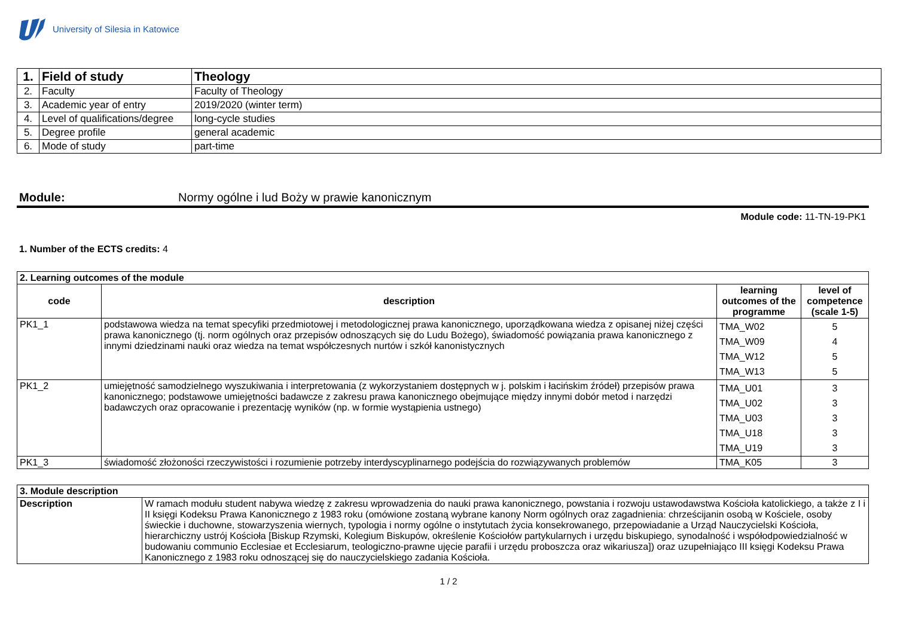University of Silesia in Katowice
| 1. | Field of study | Theology |
| 2. | Faculty | Faculty of Theology |
| 3. | Academic year of entry | 2019/2020 (winter term) |
| 4. | Level of qualifications/degree | long-cycle studies |
| 5. | Degree profile | general academic |
| 6. | Mode of study | part-time |
Module: Normy ogólne i lud Boży w prawie kanonicznym
Module code: 11-TN-19-PK1
1. Number of the ECTS credits: 4
| 2. Learning outcomes of the module | | | |
| code | description | learning outcomes of the programme | level of competence (scale 1-5) |
| PK1_1 | podstawowa wiedza na temat specyfiki przedmiotowej i metodologicznej prawa kanonicznego, uporządkowana wiedza z opisanej niżej części prawa kanonicznego (tj. norm ogólnych oraz przepisów odnoszących się do Ludu Bożego), świadomość powiązania prawa kanonicznego z innymi dziedzinami nauki oraz wiedza na temat współczesnych nurtów i szkół kanonistycznych | TMA_W02 TMA_W09 TMA_W12 TMA_W13 | 5 4 5 5 |
| PK1_2 | umiejętność samodzielnego wyszukiwania i interpretowania (z wykorzystaniem dostępnych w j. polskim i łacińskim źródeł) przepisów prawa kanonicznego; podstawowe umiejętności badawcze z zakresu prawa kanonicznego obejmujące między innymi dobór metod i narzędzi badawczych oraz opracowanie i prezentację wyników (np. w formie wystąpienia ustnego) | TMA_U01 TMA_U02 TMA_U03 TMA_U18 TMA_U19 | 3 3 3 3 3 |
| PK1_3 | świadomość złożoności rzeczywistości i rozumienie potrzeby interdyscyplinarnego podejścia do rozwiązywanych problemów | TMA_K05 | 3 |
| 3. Module description | |
| Description | W ramach modułu student nabywa wiedzę z zakresu wprowadzenia do nauki prawa kanonicznego, powstania i rozwoju ustawodawstwa Kościoła katolickiego, a także z I i II księgi Kodeksu Prawa Kanonicznego z 1983 roku (omówione zostaną wybrane kanony Norm ogólnych oraz zagadnienia: chrześcijanin osobą w Kościele, osoby świeckie i duchowne, stowarzyszenia wiernych, typologia i normy ogólne o instytutach życia konsekrowanego, przepowiadanie a Urząd Nauczycielski Kościoła, hierarchiczny ustrój Kościoła [Biskup Rzymski, Kolegium Biskupów, określenie Kościołów partykularnych i urzędu biskupiego, synodalność i współodpowiedzialność w budowaniu communio Ecclesiae et Ecclesiarum, teologiczno-prawne ujęcie parafii i urzędu proboszcza oraz wikariusza]) oraz uzupełniająco III księgi Kodeksu Prawa Kanonicznego z 1983 roku odnoszącej się do nauczycielskiego zadania Kościoła. |
1 / 2